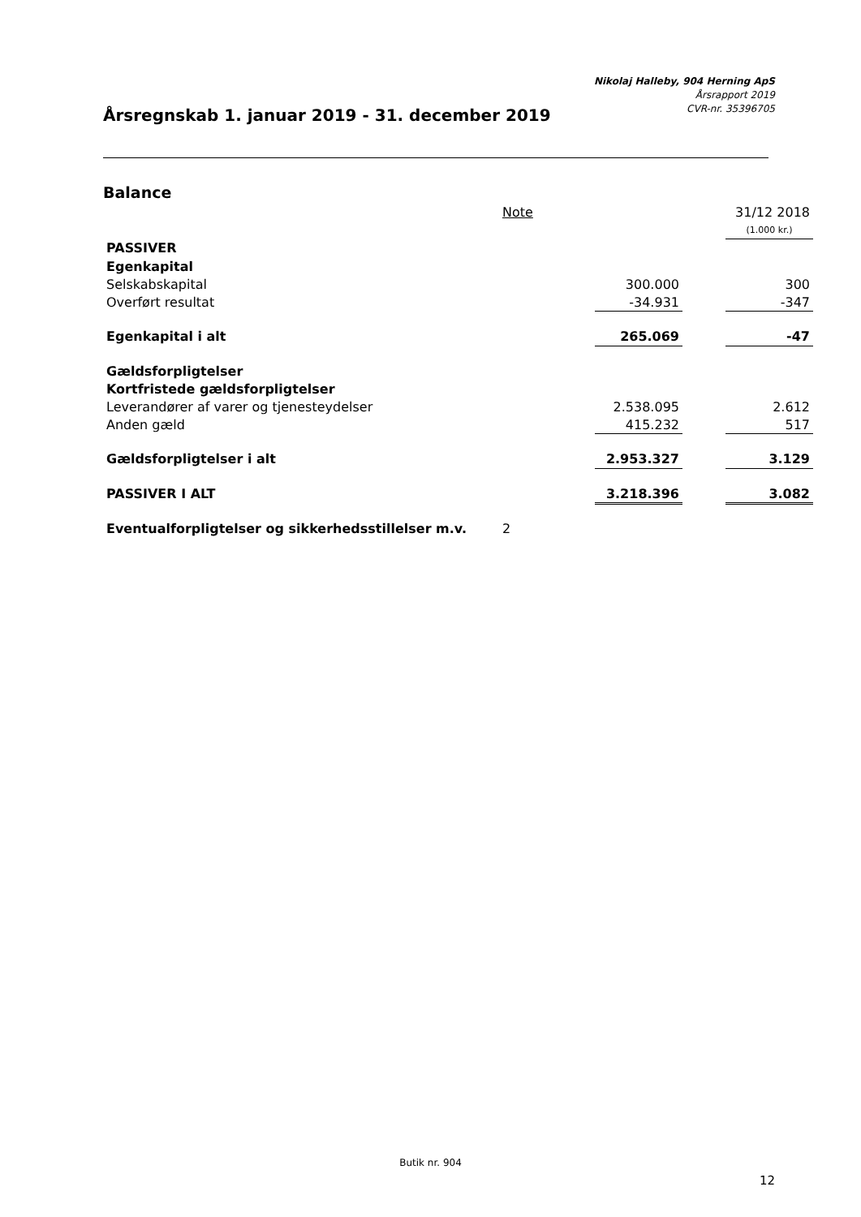Nikolaj Halleby, 904 Herning ApS
Årsrapport 2019
CVR-nr. 35396705
Årsregnskab 1. januar 2019 - 31. december 2019
Balance
| | Note | | | 31/12 2018 |
| | | | | (1.000 kr.) |
| PASSIVER | | | | |
| Egenkapital | | | | |
| Selskabskapital | | 300.000 | | 300 |
| Overført resultat | | -34.931 | | -347 |
| Egenkapital i alt | | 265.069 | | -47 |
| Gældsforpligtelser | | | | |
| Kortfristede gældsforpligtelser | | | | |
| Leverandører af varer og tjenesteydelser | | 2.538.095 | | 2.612 |
| Anden gæld | | 415.232 | | 517 |
| Gældsforpligtelser i alt | | 2.953.327 | | 3.129 |
| PASSIVER I ALT | | 3.218.396 | | 3.082 |
| Eventualforpligtelser og sikkerhedsstillelser m.v. | 2 | | | |
Butik nr. 904
12